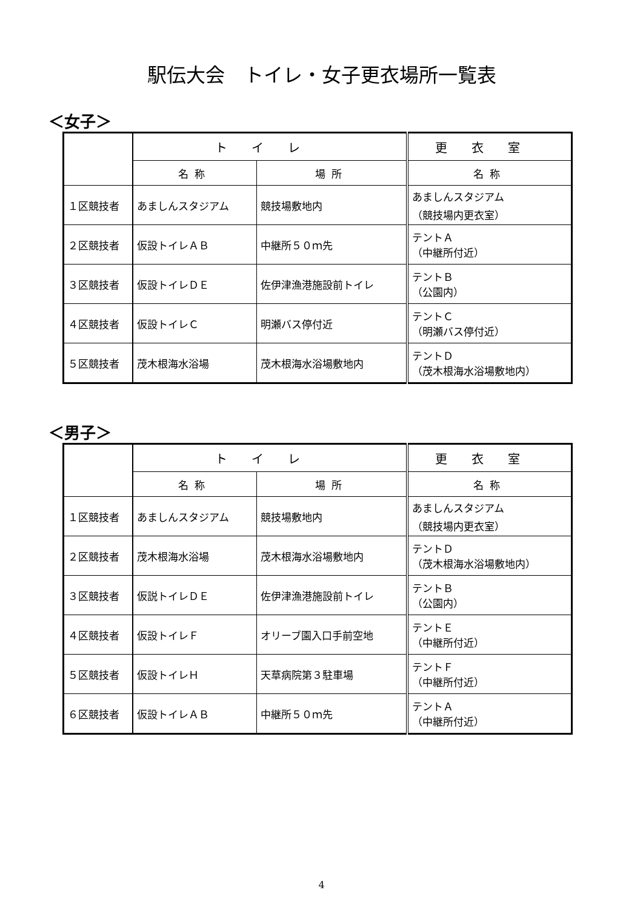駅伝大会　トイレ・女子更衣場所一覧表
＜女子＞
| | トイレ | | 更衣室 |
| --- | --- | --- | --- |
| | 名称 | 場所 | 名称 |
| １区競技者 | あましんスタジアム | 競技場敷地内 | あましんスタジアム （競技場内更衣室） |
| ２区競技者 | 仮設トイレＡＢ | 中継所５０ｍ先 | テントＡ （中継所付近） |
| ３区競技者 | 仮設トイレＤＥ | 佐伊津漁港施設前トイレ | テントＢ （公園内） |
| ４区競技者 | 仮設トイレＣ | 明瀬バス停付近 | テントＣ （明瀬バス停付近） |
| ５区競技者 | 茂木根海水浴場 | 茂木根海水浴場敷地内 | テントＤ （茂木根海水浴場敷地内） |
＜男子＞
| | トイレ | | 更衣室 |
| --- | --- | --- | --- |
| | 名称 | 場所 | 名称 |
| １区競技者 | あましんスタジアム | 競技場敷地内 | あましんスタジアム （競技場内更衣室） |
| ２区競技者 | 茂木根海水浴場 | 茂木根海水浴場敷地内 | テントＤ （茂木根海水浴場敷地内） |
| ３区競技者 | 仮説トイレＤＥ | 佐伊津漁港施設前トイレ | テントＢ （公園内） |
| ４区競技者 | 仮設トイレＦ | オリーブ園入口手前空地 | テントＥ （中継所付近） |
| ５区競技者 | 仮設トイレＨ | 天草病院第３駐車場 | テントＦ （中継所付近） |
| ６区競技者 | 仮設トイレＡＢ | 中継所５０ｍ先 | テントＡ （中継所付近） |
4